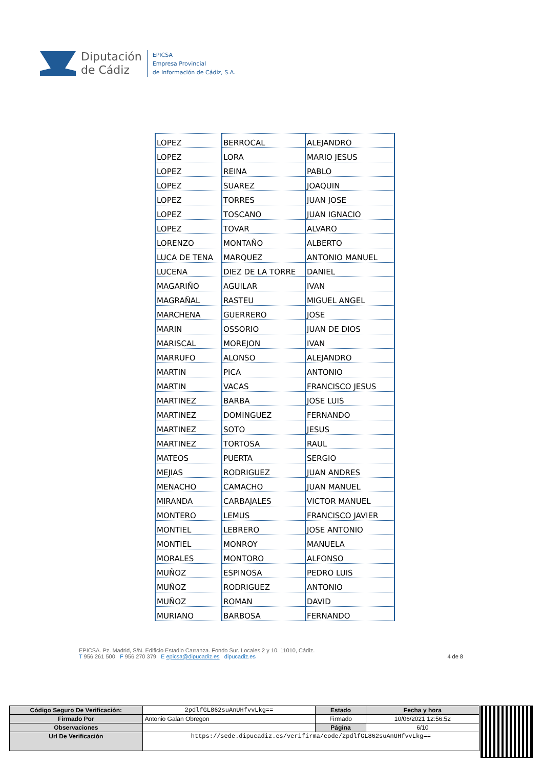Diputación
de Cádiz
EPICSA
Empresa Provincial
de Información de Cádiz, S.A.
| LOPEZ | BERROCAL | ALEJANDRO |
| LOPEZ | LORA | MARIO JESUS |
| LOPEZ | REINA | PABLO |
| LOPEZ | SUAREZ | JOAQUIN |
| LOPEZ | TORRES | JUAN JOSE |
| LOPEZ | TOSCANO | JUAN IGNACIO |
| LOPEZ | TOVAR | ALVARO |
| LORENZO | MONTAÑO | ALBERTO |
| LUCA DE TENA | MARQUEZ | ANTONIO MANUEL |
| LUCENA | DIEZ DE LA TORRE | DANIEL |
| MAGARIÑO | AGUILAR | IVAN |
| MAGRAÑAL | RASTEU | MIGUEL ANGEL |
| MARCHENA | GUERRERO | JOSE |
| MARIN | OSSORIO | JUAN DE DIOS |
| MARISCAL | MOREJON | IVAN |
| MARRUFO | ALONSO | ALEJANDRO |
| MARTIN | PICA | ANTONIO |
| MARTIN | VACAS | FRANCISCO JESUS |
| MARTINEZ | BARBA | JOSE LUIS |
| MARTINEZ | DOMINGUEZ | FERNANDO |
| MARTINEZ | SOTO | JESUS |
| MARTINEZ | TORTOSA | RAUL |
| MATEOS | PUERTA | SERGIO |
| MEJIAS | RODRIGUEZ | JUAN ANDRES |
| MENACHO | CAMACHO | JUAN MANUEL |
| MIRANDA | CARBAJALES | VICTOR MANUEL |
| MONTERO | LEMUS | FRANCISCO JAVIER |
| MONTIEL | LEBRERO | JOSE ANTONIO |
| MONTIEL | MONROY | MANUELA |
| MORALES | MONTORO | ALFONSO |
| MUÑOZ | ESPINOSA | PEDRO LUIS |
| MUÑOZ | RODRIGUEZ | ANTONIO |
| MUÑOZ | ROMAN | DAVID |
| MURIANO | BARBOSA | FERNANDO |
EPICSA. Pz. Madrid, S/N. Edificio Estadio Carranza. Fondo Sur. Locales 2 y 10. 11010, Cádiz.
T 956 261 500 F 956 270 379 E epicsa@dipucadiz.es dipucadiz.es 4 de 8
| Código Seguro De Verificación: | 2pdlfGL862suAnUHfvvLkg== | Estado | Fecha y hora |
| Firmado Por | Antonio Galan Obregon | Firmado | 10/06/2021 12:56:52 |
| Observaciones | | Página | 6/10 |
| Url De Verificación | https://sede.dipucadiz.es/verifirma/code/2pdlfGL862suAnUHfvvLkg== | | |